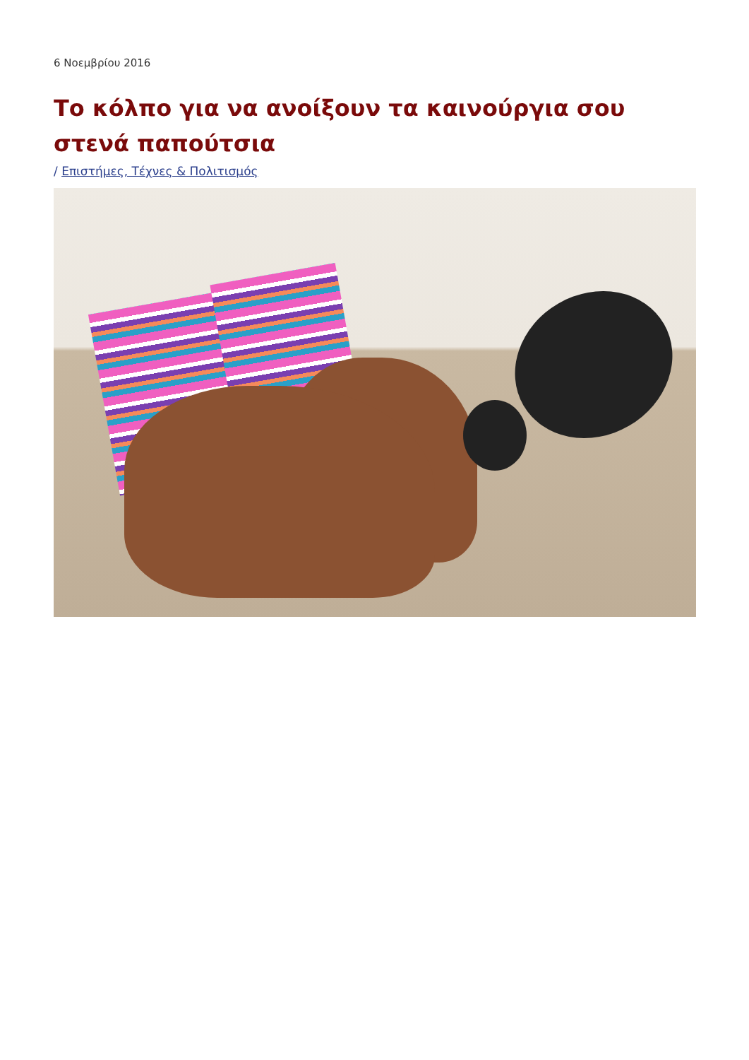6 Νοεμβρίου 2016
Το κόλπο για να ανοίξουν τα καινούργια σου στενά παπούτσια
/ Επιστήμες, Τέχνες & Πολιτισμός